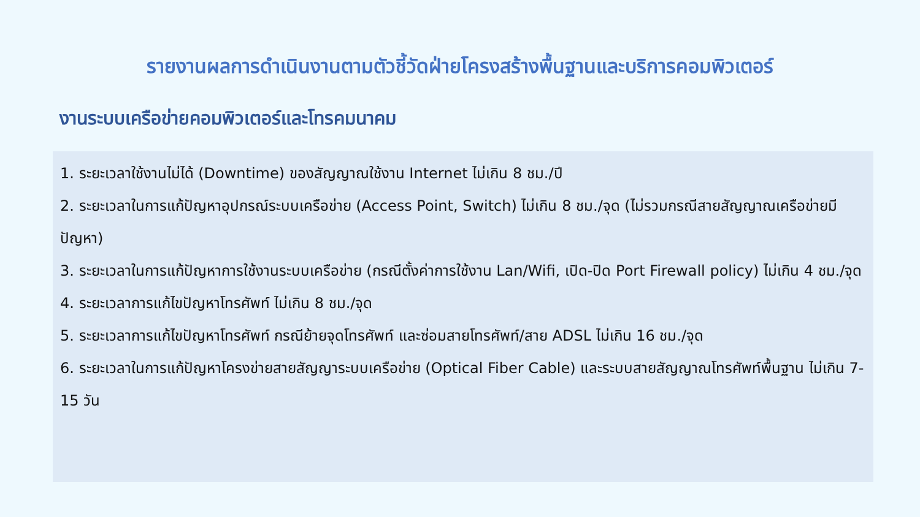รายงานผลการดำเนินงานตามตัวชี้วัดฝ่ายโครงสร้างพื้นฐานและบริการคอมพิวเตอร์
งานระบบเครือข่ายคอมพิวเตอร์และโทรคมนาคม
1. ระยะเวลาใช้งานไม่ได้ (Downtime) ของสัญญาณใช้งาน Internet ไม่เกิน 8 ชม./ปี
2. ระยะเวลาในการแก้ปัญหาอุปกรณ์ระบบเครือข่าย (Access Point, Switch) ไม่เกิน 8 ชม./จุด (ไม่รวมกรณีสายสัญญาณเครือข่ายมีปัญหา)
3. ระยะเวลาในการแก้ปัญหาการใช้งานระบบเครือข่าย (กรณีตั้งค่าการใช้งาน Lan/Wifi, เปิด-ปิด Port Firewall policy) ไม่เกิน 4 ชม./จุด
4. ระยะเวลาการแก้ไขปัญหาโทรศัพท์ ไม่เกิน 8 ชม./จุด
5. ระยะเวลาการแก้ไขปัญหาโทรศัพท์ กรณีย้ายจุดโทรศัพท์ และซ่อมสายโทรศัพท์/สาย ADSL ไม่เกิน 16 ชม./จุด
6. ระยะเวลาในการแก้ปัญหาโครงข่ายสายสัญญาระบบเครือข่าย (Optical Fiber Cable) และระบบสายสัญญาณโทรศัพท์พื้นฐาน ไม่เกิน 7-15 วัน